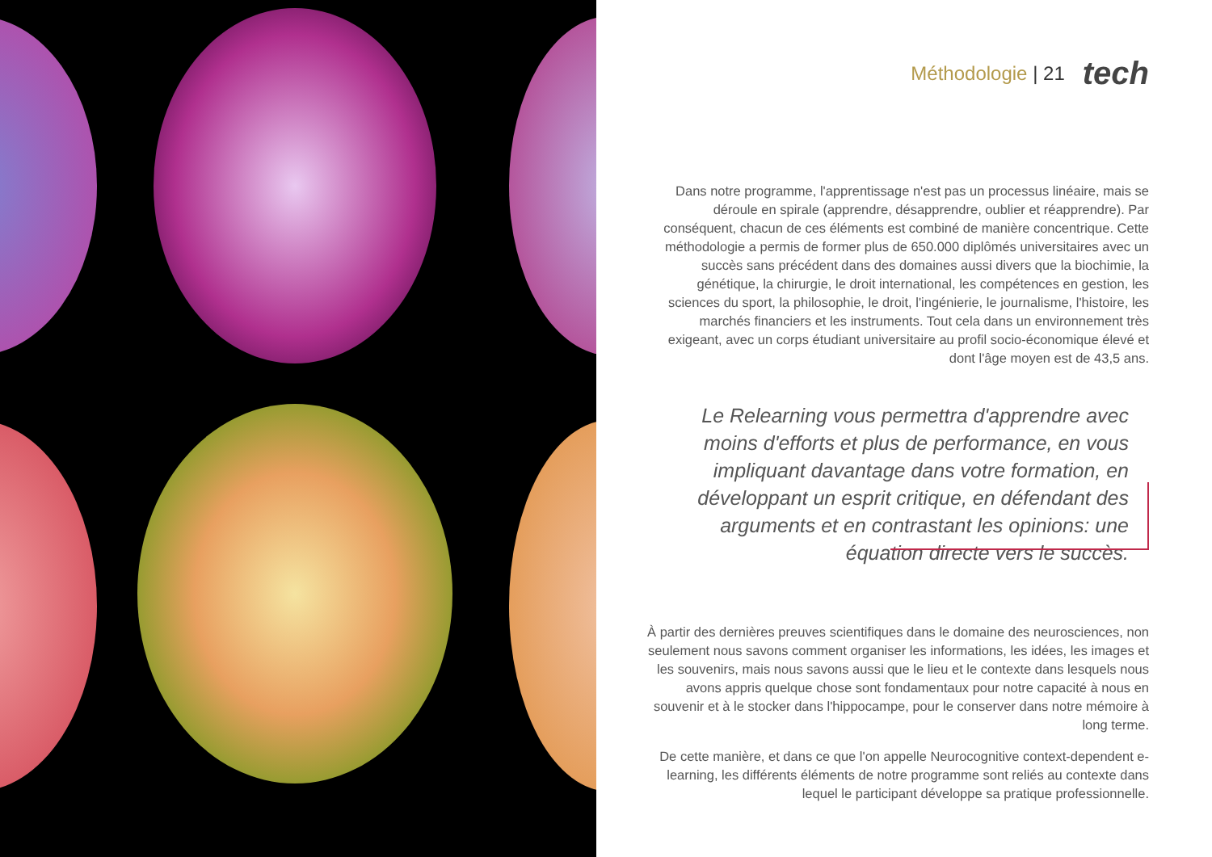Méthodologie | 21 tech
Dans notre programme, l'apprentissage n'est pas un processus linéaire, mais se déroule en spirale (apprendre, désapprendre, oublier et réapprendre). Par conséquent, chacun de ces éléments est combiné de manière concentrique. Cette méthodologie a permis de former plus de 650.000 diplômés universitaires avec un succès sans précédent dans des domaines aussi divers que la biochimie, la génétique, la chirurgie, le droit international, les compétences en gestion, les sciences du sport, la philosophie, le droit, l'ingénierie, le journalisme, l'histoire, les marchés financiers et les instruments. Tout cela dans un environnement très exigeant, avec un corps étudiant universitaire au profil socio-économique élevé et dont l'âge moyen est de 43,5 ans.
Le Relearning vous permettra d'apprendre avec moins d'efforts et plus de performance, en vous impliquant davantage dans votre formation, en développant un esprit critique, en défendant des arguments et en contrastant les opinions: une équation directe vers le succès.
À partir des dernières preuves scientifiques dans le domaine des neurosciences, non seulement nous savons comment organiser les informations, les idées, les images et les souvenirs, mais nous savons aussi que le lieu et le contexte dans lesquels nous avons appris quelque chose sont fondamentaux pour notre capacité à nous en souvenir et à le stocker dans l'hippocampe, pour le conserver dans notre mémoire à long terme.
De cette manière, et dans ce que l'on appelle Neurocognitive context-dependent e-learning, les différents éléments de notre programme sont reliés au contexte dans lequel le participant développe sa pratique professionnelle.